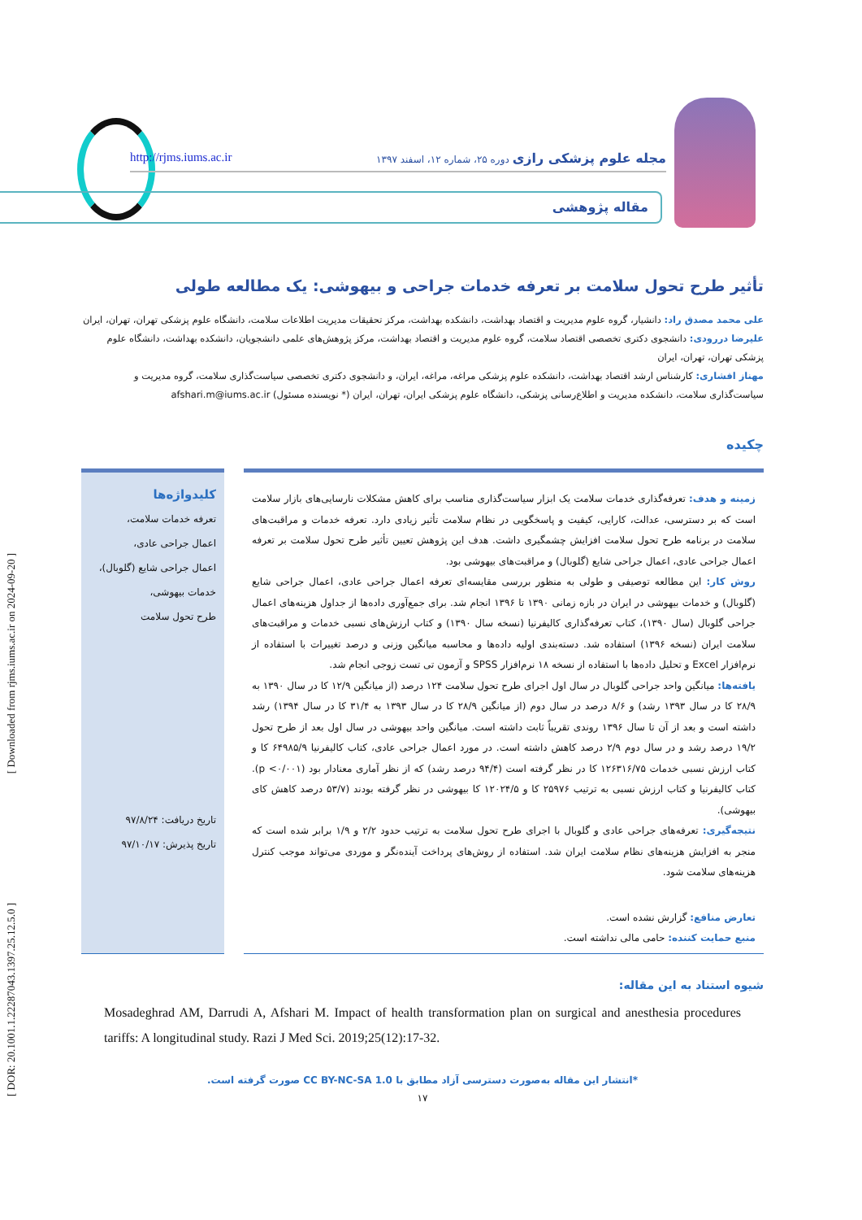[ Downloaded from rjms.iums.ac.ir on 2024-09-20 ]
[ DOR: 20.1001.1.22287043.1397.25.12.5.0 ]
مجله علوم پزشکی رازی دوره ۲۵، شماره ۱۲، اسفند ۱۳۹۷ http://rjms.iums.ac.ir
مقاله پژوهشی
تأثیر طرح تحول سلامت بر تعرفه خدمات جراحی و بیهوشی: یک مطالعه طولی
علی محمد مصدق راد: دانشیار، گروه علوم مدیریت و اقتصاد بهداشت، دانشکده بهداشت، مرکز تحقیقات مدیریت اطلاعات سلامت، دانشگاه علوم پزشکی تهران، تهران، ایران
علیرضا دررودی: دانشجوی دکتری تخصصی اقتصاد سلامت، گروه علوم مدیریت و اقتصاد بهداشت، مرکز پژوهش‌های علمی دانشجویان، دانشکده بهداشت، دانشگاه علوم پزشکی تهران، تهران، ایران
مهناز افشاری: کارشناس ارشد اقتصاد بهداشت، دانشکده علوم پزشکی مراغه، مراغه، ایران، و دانشجوی دکتری تخصصی سیاست‌گذاری سلامت، گروه مدیریت و سیاست‌گذاری سلامت، دانشکده مدیریت و اطلاع‌رسانی پزشکی، دانشگاه علوم پزشکی ایران، تهران، ایران (* نویسنده مسئول) afshari.m@iums.ac.ir
چکیده
زمینه و هدف: تعرفه‌گذاری خدمات سلامت یک ابزار سیاست‌گذاری مناسب برای کاهش مشکلات نارسایی‌های بازار سلامت است که بر دسترسی، عدالت، کارایی، کیفیت و پاسخگویی در نظام سلامت تأثیر زیادی دارد. تعرفه خدمات و مراقبت‌های سلامت در برنامه طرح تحول سلامت افزایش چشمگیری داشت. هدف این پژوهش تعیین تأثیر طرح تحول سلامت بر تعرفه اعمال جراحی عادی، اعمال جراحی شایع (گلوبال) و مراقبت‌های بیهوشی بود.
روش کار: این مطالعه توصیفی و طولی به منظور بررسی مقایسه‌ای تعرفه اعمال جراحی عادی، اعمال جراحی شایع (گلوبال) و خدمات بیهوشی در ایران در بازه زمانی ۱۳۹۰ تا ۱۳۹۶ انجام شد. برای جمع‌آوری داده‌ها از جداول هزینه‌های اعمال جراحی گلوبال (سال ۱۳۹۰)، کتاب تعرفه‌گذاری کالیفرنیا (نسخه سال ۱۳۹۰) و کتاب ارزش‌های نسبی خدمات و مراقبت‌های سلامت ایران (نسخه ۱۳۹۶) استفاده شد. دسته‌بندی اولیه داده‌ها و محاسبه میانگین وزنی و درصد تغییرات با استفاده از نرم‌افزار Excel و تحلیل داده‌ها با استفاده از نسخه ۱۸ نرم‌افزار SPSS و آزمون تی تست زوجی انجام شد.
یافته‌ها: میانگین واحد جراحی گلوبال در سال اول اجرای طرح تحول سلامت ۱۲۴ درصد (از میانگین ۱۲/۹ کا در سال ۱۳۹۰ به ۲۸/۹ کا در سال ۱۳۹۳ رشد) و ۸/۶ درصد در سال دوم (از میانگین ۲۸/۹ کا در سال ۱۳۹۳ به ۳۱/۴ کا در سال ۱۳۹۴) رشد داشته است و بعد از آن تا سال ۱۳۹۶ روندی تقریباً ثابت داشته است. میانگین واحد بیهوشی در سال اول بعد از طرح تحول ۱۹/۲ درصد رشد و در سال دوم ۲/۹ درصد کاهش داشته است. در مورد اعمال جراحی عادی، کتاب کالیفرنیا ۶۴۹۸۵/۹ کا و کتاب ارزش نسبی خدمات ۱۲۶۳۱۶/۷۵ کا در نظر گرفته است (۹۴/۴ درصد رشد) که از نظر آماری معنادار بود (p <۰/۰۰۱). کتاب کالیفرنیا و کتاب ارزش نسبی به ترتیب ۲۵۹۷۶ کا و ۱۲۰۲۴/۵ کا بیهوشی در نظر گرفته بودند (۵۳/۷ درصد کاهش کای بیهوشی).
نتیجه‌گیری: تعرفه‌های جراحی عادی و گلوبال با اجرای طرح تحول سلامت به ترتیب حدود ۲/۲ و ۱/۹ برابر شده است که منجر به افزایش هزینه‌های نظام سلامت ایران شد. استفاده از روش‌های پرداخت آینده‌نگر و موردی می‌تواند موجب کنترل هزینه‌های سلامت شود.
تعارض منافع: گزارش نشده است.
منبع حمایت کننده: حامی مالی نداشته است.
کلیدواژه‌ها
تعرفه خدمات سلامت،
اعمال جراحی عادی،
اعمال جراحی شایع (گلوبال)،
خدمات بیهوشی،
طرح تحول سلامت
تاریخ دریافت: ۹۷/۸/۲۴
تاریخ پذیرش: ۹۷/۱۰/۱۷
شیوه استناد به این مقاله:
Mosadeghrad AM, Darrudi A, Afshari M. Impact of health transformation plan on surgical and anesthesia procedures tariffs: A longitudinal study. Razi J Med Sci. 2019;25(12):17-32.
*انتشار این مقاله به‌صورت دسترسی آزاد مطابق با CC BY-NC-SA 1.0 صورت گرفته است.
۱۷